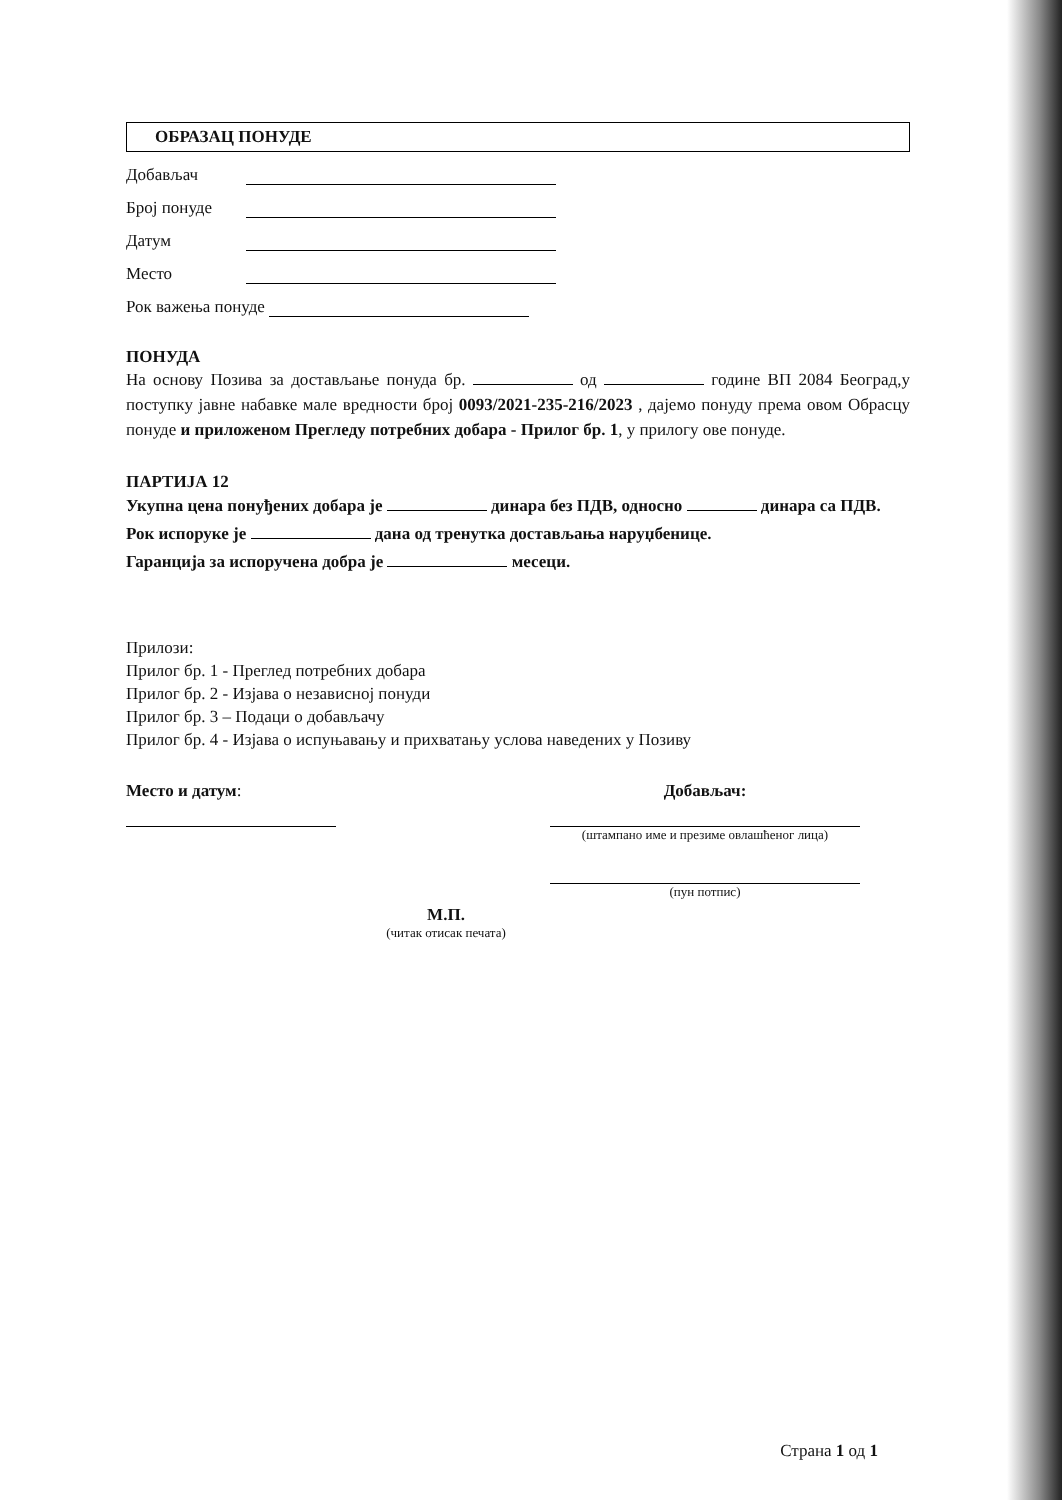ОБРАЗАЦ ПОНУДЕ
Добављач
Број понуде
Датум
Место
Рок важења понуде
ПОНУДА
На основу Позива за достављање понуда бр. од године ВП 2084 Београд,у поступку јавне набавке мале вредности број 0093/2021-235-216/2023 , дајемо понуду према овом Обрасцу понуде и приложеном Прегледу потребних добара - Прилог бр. 1, у прилогу ове понуде.
ПАРТИЈА 12
Укупна цена понуђених добара је динара без ПДВ, односно динара са ПДВ.
Рок испоруке је дана од тренутка достављања наруџбенице.
Гаранција за испоручена добра је месеци.
Прилози:
Прилог бр. 1 - Преглед потребних добара
Прилог бр. 2 - Изјава о независној понуди
Прилог бр. 3 – Подаци о добављачу
Прилог бр. 4 - Изјава о испуњавању и прихватању услова наведених у Позиву
Место и датум: Добављач:
(штампано име и презиме овлашћеног лица)
(пун потпис)
М.П.
(читак отисак печата)
Страна 1 од 1